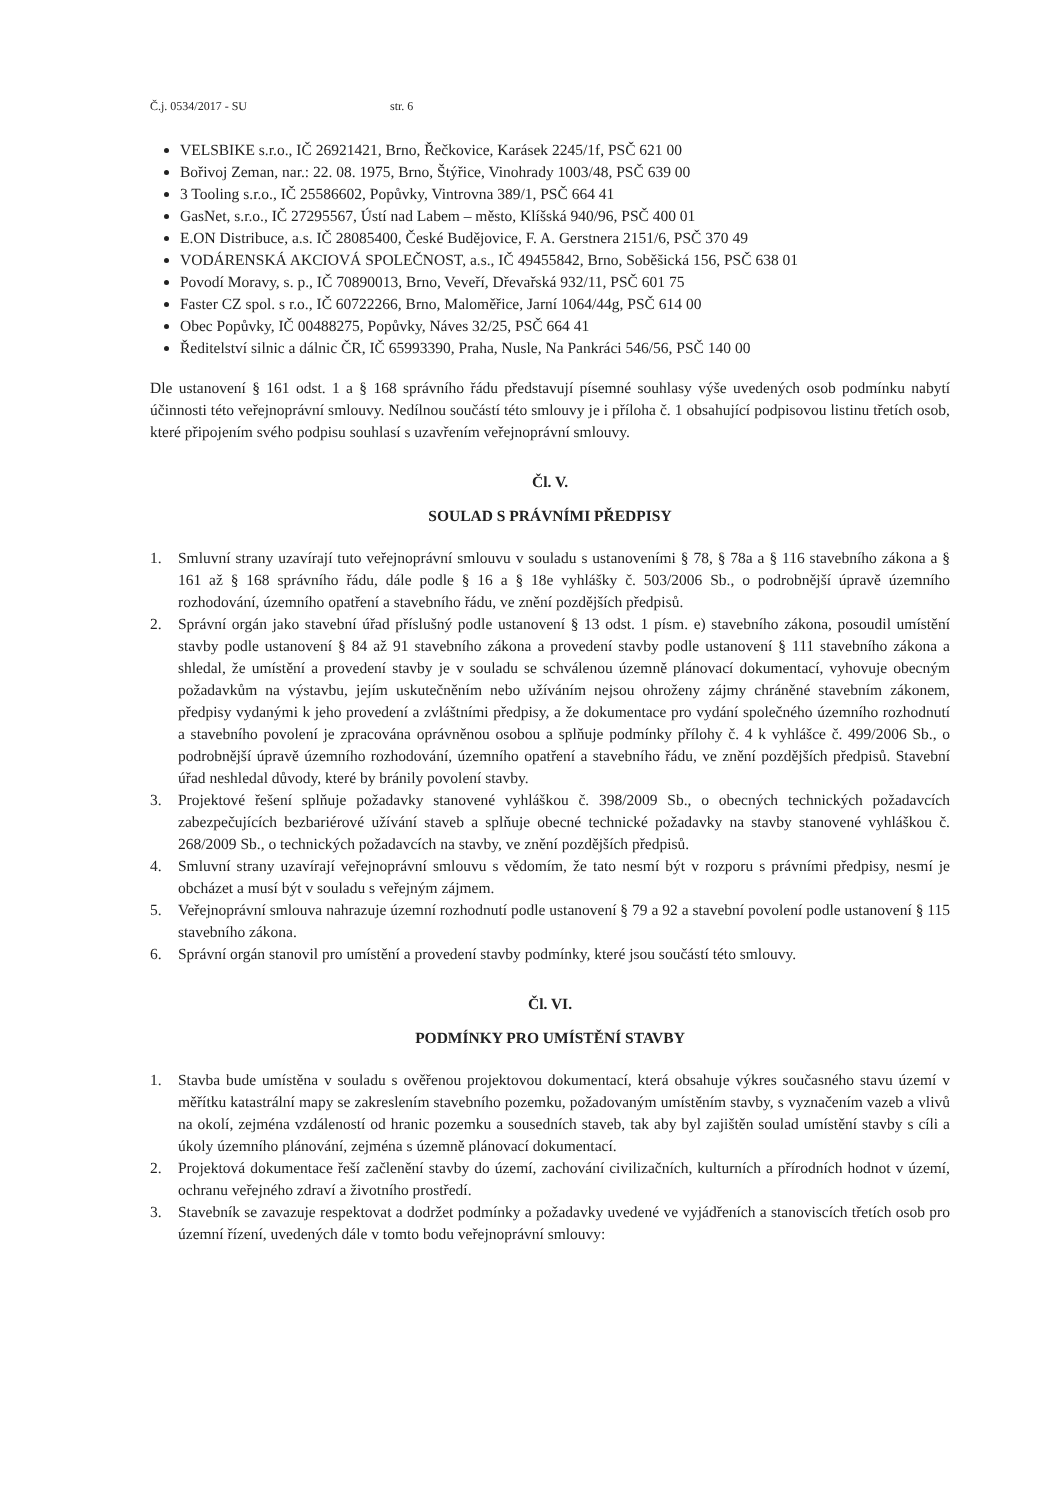Č.j. 0534/2017 - SU str. 6
VELSBIKE s.r.o., IČ 26921421, Brno, Řečkovice, Karásek 2245/1f, PSČ 621 00
Bořivoj Zeman, nar.: 22. 08. 1975, Brno, Štýřice, Vinohrady 1003/48, PSČ 639 00
3 Tooling s.r.o., IČ 25586602, Popůvky, Vintrovna 389/1, PSČ 664 41
GasNet, s.r.o., IČ 27295567, Ústí nad Labem – město, Klíšská 940/96, PSČ 400 01
E.ON Distribuce, a.s. IČ 28085400, České Budějovice, F. A. Gerstnera 2151/6, PSČ 370 49
VODÁRENSKÁ AKCIOVÁ SPOLEČNOST, a.s., IČ 49455842, Brno, Soběšická 156, PSČ 638 01
Povodí Moravy, s. p., IČ 70890013, Brno, Veveří, Dřevařská 932/11, PSČ 601 75
Faster CZ spol. s r.o., IČ 60722266, Brno, Maloměřice, Jarní 1064/44g, PSČ 614 00
Obec Popůvky, IČ 00488275, Popůvky, Náves 32/25, PSČ 664 41
Ředitelství silnic a dálnic ČR, IČ 65993390, Praha, Nusle, Na Pankráci 546/56, PSČ 140 00
Dle ustanovení § 161 odst. 1 a § 168 správního řádu představují písemné souhlasy výše uvedených osob podmínku nabytí účinnosti této veřejnoprávní smlouvy. Nedílnou součástí této smlouvy je i příloha č. 1 obsahující podpisovou listinu třetích osob, které připojením svého podpisu souhlasí s uzavřením veřejnoprávní smlouvy.
Čl. V.
SOULAD S PRÁVNÍMI PŘEDPISY
1. Smluvní strany uzavírají tuto veřejnoprávní smlouvu v souladu s ustanoveními § 78, § 78a a § 116 stavebního zákona a § 161 až § 168 správního řádu, dále podle § 16 a § 18e vyhlášky č. 503/2006 Sb., o podrobnější úpravě územního rozhodování, územního opatření a stavebního řádu, ve znění pozdějších předpisů.
2. Správní orgán jako stavební úřad příslušný podle ustanovení § 13 odst. 1 písm. e) stavebního zákona, posoudil umístění stavby podle ustanovení § 84 až 91 stavebního zákona a provedení stavby podle ustanovení § 111 stavebního zákona a shledal, že umístění a provedení stavby je v souladu se schválenou územně plánovací dokumentací, vyhovuje obecným požadavkům na výstavbu, jejím uskutečněním nebo užíváním nejsou ohroženy zájmy chráněné stavebním zákonem, předpisy vydanými k jeho provedení a zvláštními předpisy, a že dokumentace pro vydání společného územního rozhodnutí a stavebního povolení je zpracována oprávněnou osobou a splňuje podmínky přílohy č. 4 k vyhlášce č. 499/2006 Sb., o podrobnější úpravě územního rozhodování, územního opatření a stavebního řádu, ve znění pozdějších předpisů. Stavební úřad neshledal důvody, které by bránily povolení stavby.
3. Projektové řešení splňuje požadavky stanovené vyhláškou č. 398/2009 Sb., o obecných technických požadavcích zabezpečujících bezbariérové užívání staveb a splňuje obecné technické požadavky na stavby stanovené vyhláškou č. 268/2009 Sb., o technických požadavcích na stavby, ve znění pozdějších předpisů.
4. Smluvní strany uzavírají veřejnoprávní smlouvu s vědomím, že tato nesmí být v rozporu s právními předpisy, nesmí je obcházet a musí být v souladu s veřejným zájmem.
5. Veřejnoprávní smlouva nahrazuje územní rozhodnutí podle ustanovení § 79 a 92 a stavební povolení podle ustanovení § 115 stavebního zákona.
6. Správní orgán stanovil pro umístění a provedení stavby podmínky, které jsou součástí této smlouvy.
Čl. VI.
PODMÍNKY PRO UMÍSTĚNÍ STAVBY
1. Stavba bude umístěna v souladu s ověřenou projektovou dokumentací, která obsahuje výkres současného stavu území v měřítku katastrální mapy se zakreslením stavebního pozemku, požadovaným umístěním stavby, s vyznačením vazeb a vlivů na okolí, zejména vzdáleností od hranic pozemku a sousedních staveb, tak aby byl zajištěn soulad umístění stavby s cíli a úkoly územního plánování, zejména s územně plánovací dokumentací.
2. Projektová dokumentace řeší začlenění stavby do území, zachování civilizačních, kulturních a přírodních hodnot v území, ochranu veřejného zdraví a životního prostředí.
3. Stavebník se zavazuje respektovat a dodržet podmínky a požadavky uvedené ve vyjádřeních a stanoviscích třetích osob pro územní řízení, uvedených dále v tomto bodu veřejnoprávní smlouvy: